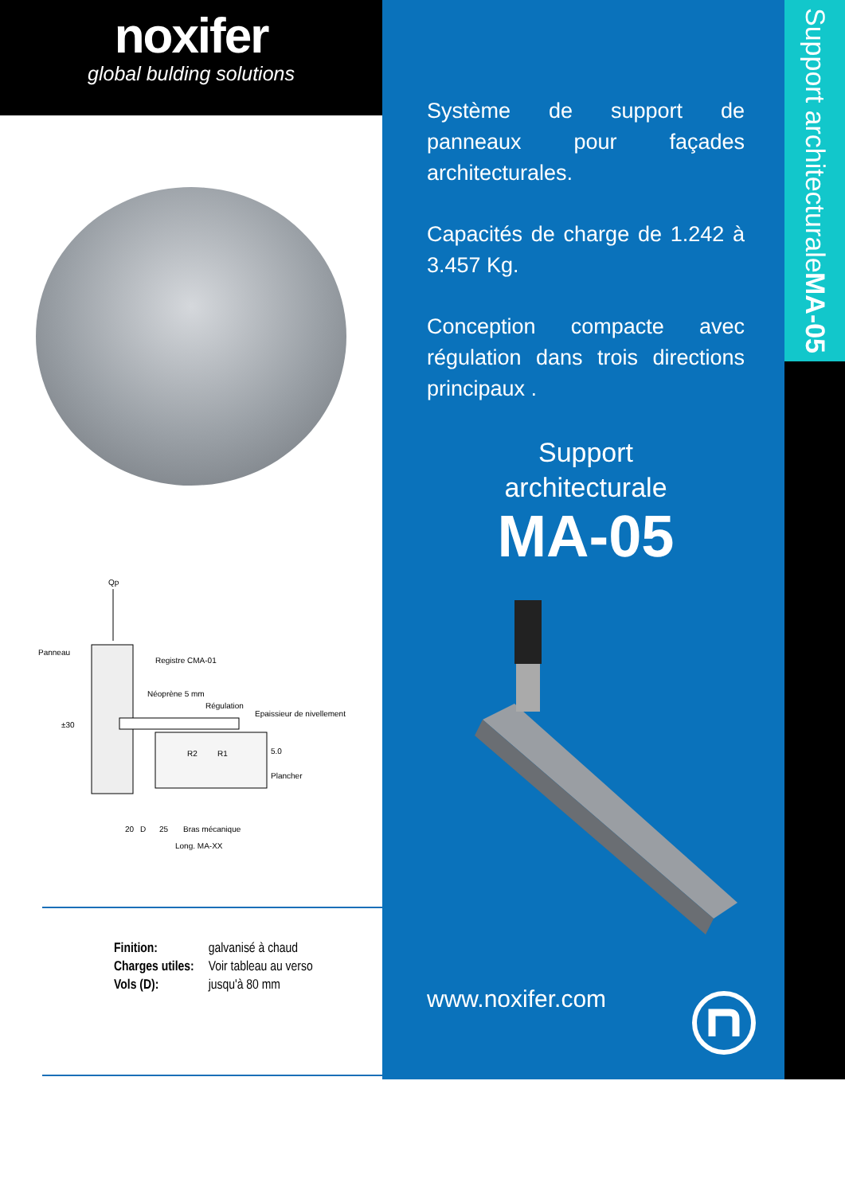noxifer
global bulding solutions
Qp
Panneau
Registre CMA-01
Néoprène 5 mm
Régulation
Epaissieur de nivellement
±30
R2
R1
5.0
Plancher
Bras mécanique
20
D
25
Long. MA-XX
| Finition: | galvanisé à chaud |
| Charges utiles: | Voir tableau au verso |
| Vols (D): | jusqu'à 80 mm |
Système de support de panneaux pour façades architecturales.
Capacités de charge de 1.242 à 3.457 Kg.
Conception compacte avec régulation dans trois directions principaux .
Support
architecturale
MA-05
www.noxifer.com
Support architecturale MA-05